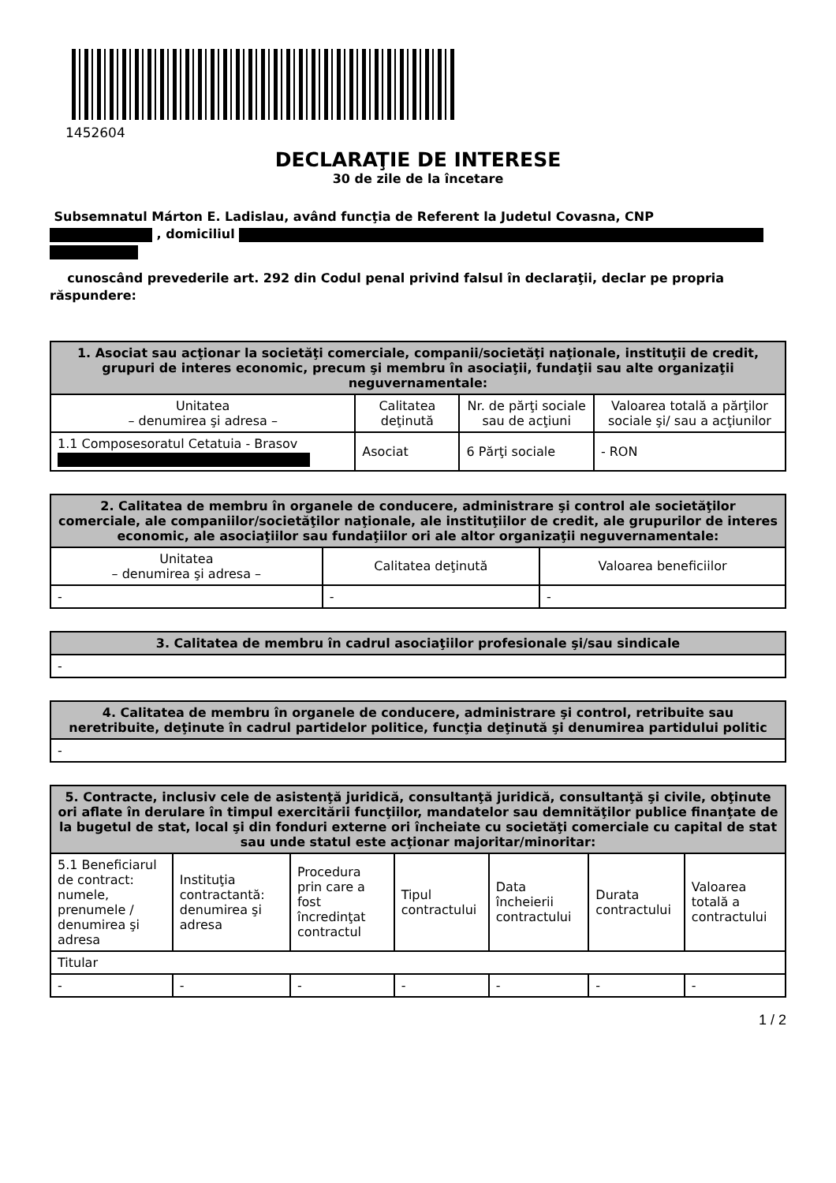1452604
DECLARAŢIE DE INTERESE
30 de zile de la încetare
Subsemnatul Márton E. Ladislau, având funcţia de Referent la Judetul Covasna, CNP
, domiciliul
cunoscând prevederile art. 292 din Codul penal privind falsul în declaraţii, declar pe propria răspundere:
| 1. Asociat sau acţionar la societăţi comerciale, companii/societăţi naţionale, instituţii de credit, grupuri de interes economic, precum şi membru în asociaţii, fundaţii sau alte organizaţii neguvernamentale: | | | |
| --- | --- | --- | --- |
| Unitatea – denumirea şi adresa – | Calitatea deţinută | Nr. de părţi sociale sau de acţiuni | Valoarea totală a părţilor sociale şi/ sau a acţiunilor |
| 1.1 Composesoratul Cetatuia - Brasov | Asociat | 6 Părţi sociale | - RON |
| 2. Calitatea de membru în organele de conducere, administrare şi control ale societăţilor comerciale, ale companiilor/societăţilor naţionale, ale instituţiilor de credit, ale grupurilor de interes economic, ale asociaţiilor sau fundaţiilor ori ale altor organizaţii neguvernamentale: | | |
| --- | --- | --- |
| Unitatea – denumirea şi adresa – | Calitatea deţinută | Valoarea beneficiilor |
| - | - | - |
| 3. Calitatea de membru în cadrul asociaţiilor profesionale şi/sau sindicale |
| --- |
| - |
| 4. Calitatea de membru în organele de conducere, administrare şi control, retribuite sau neretribuite, deţinute în cadrul partidelor politice, funcţia deţinută şi denumirea partidului politic |
| --- |
| - |
| 5. Contracte, inclusiv cele de asistenţă juridică, consultanţă juridică, consultanţă şi civile, obţinute ori aflate în derulare în timpul exercitării funcţiilor, mandatelor sau demnităţilor publice finanţate de la bugetul de stat, local şi din fonduri externe ori încheiate cu societăţi comerciale cu capital de stat sau unde statul este acţionar majoritar/minoritar: | | | | | | |
| --- | --- | --- | --- | --- | --- | --- |
| 5.1 Beneficiarul de contract: numele, prenumele / denumirea şi adresa | Instituţia contractantă: denumirea şi adresa | Procedura prin care a fost încredinţat contractul | Tipul contractului | Data încheierii contractului | Durata contractului | Valoarea totală a contractului |
| Titular | | | | | | |
| - | - | - | - | - | - | - |
1 / 2